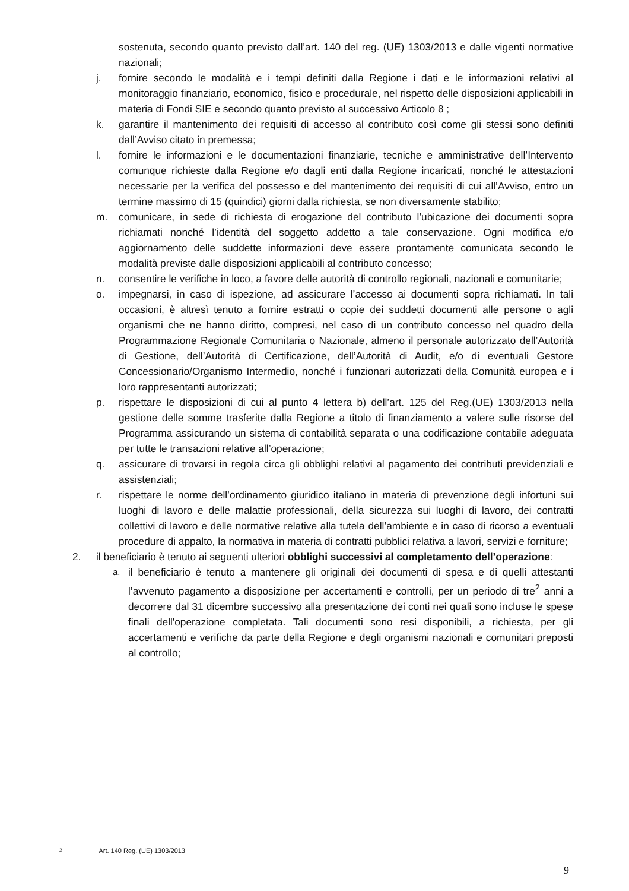sostenuta, secondo quanto previsto dall’art. 140 del reg. (UE) 1303/2013 e dalle vigenti normative nazionali;
j. fornire secondo le modalità e i tempi definiti dalla Regione i dati e le informazioni relativi al monitoraggio finanziario, economico, fisico e procedurale, nel rispetto delle disposizioni applicabili in materia di Fondi SIE e secondo quanto previsto al successivo Articolo 8 ;
k. garantire il mantenimento dei requisiti di accesso al contributo così come gli stessi sono definiti dall’Avviso citato in premessa;
l. fornire le informazioni e le documentazioni finanziarie, tecniche e amministrative dell’Intervento comunque richieste dalla Regione e/o dagli enti dalla Regione incaricati, nonché le attestazioni necessarie per la verifica del possesso e del mantenimento dei requisiti di cui all’Avviso, entro un termine massimo di 15 (quindici) giorni dalla richiesta, se non diversamente stabilito;
m. comunicare, in sede di richiesta di erogazione del contributo l’ubicazione dei documenti sopra richiamati nonché l’identità del soggetto addetto a tale conservazione. Ogni modifica e/o aggiornamento delle suddette informazioni deve essere prontamente comunicata secondo le modalità previste dalle disposizioni applicabili al contributo concesso;
n. consentire le verifiche in loco, a favore delle autorità di controllo regionali, nazionali e comunitarie;
o. impegnarsi, in caso di ispezione, ad assicurare l’accesso ai documenti sopra richiamati. In tali occasioni, è altresì tenuto a fornire estratti o copie dei suddetti documenti alle persone o agli organismi che ne hanno diritto, compresi, nel caso di un contributo concesso nel quadro della Programmazione Regionale Comunitaria o Nazionale, almeno il personale autorizzato dell’Autorità di Gestione, dell’Autorità di Certificazione, dell’Autorità di Audit, e/o di eventuali Gestore Concessionario/Organismo Intermedio, nonché i funzionari autorizzati della Comunità europea e i loro rappresentanti autorizzati;
p. rispettare le disposizioni di cui al punto 4 lettera b) dell’art. 125 del Reg.(UE) 1303/2013 nella gestione delle somme trasferite dalla Regione a titolo di finanziamento a valere sulle risorse del Programma assicurando un sistema di contabilità separata o una codificazione contabile adeguata per tutte le transazioni relative all’operazione;
q. assicurare di trovarsi in regola circa gli obblighi relativi al pagamento dei contributi previdenziali e assistenziali;
r. rispettare le norme dell’ordinamento giuridico italiano in materia di prevenzione degli infortuni sui luoghi di lavoro e delle malattie professionali, della sicurezza sui luoghi di lavoro, dei contratti collettivi di lavoro e delle normative relative alla tutela dell’ambiente e in caso di ricorso a eventuali procedure di appalto, la normativa in materia di contratti pubblici relativa a lavori, servizi e forniture;
2. il beneficiario è tenuto ai seguenti ulteriori obblighi successivi al completamento dell’operazione:
a.
il beneficiario è tenuto a mantenere gli originali dei documenti di spesa e di quelli attestanti l’avvenuto pagamento a disposizione per accertamenti e controlli, per un periodo di tre<sup>2</sup> anni a decorrere dal 31 dicembre successivo alla presentazione dei conti nei quali sono incluse le spese finali dell'operazione completata. Tali documenti sono resi disponibili, a richiesta, per gli accertamenti e verifiche da parte della Regione e degli organismi nazionali e comunitari preposti al controllo;
2 Art. 140 Reg. (UE) 1303/2013
9